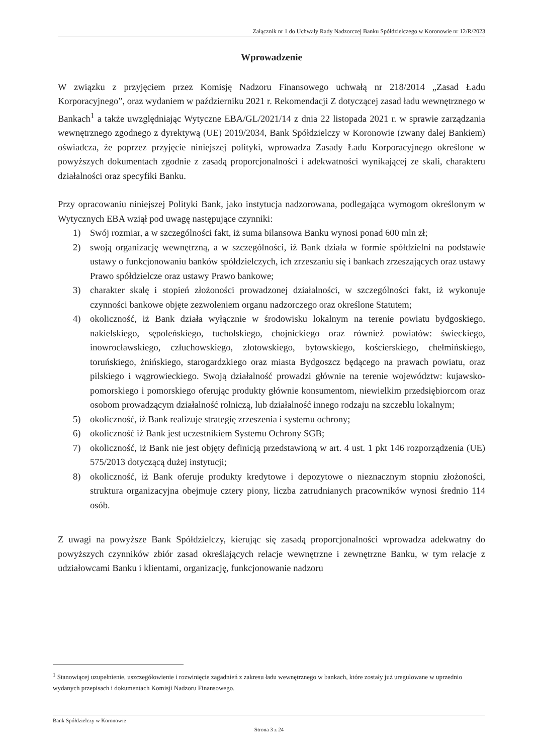Załącznik nr 1 do Uchwały Rady Nadzorczej Banku Spółdzielczego w Koronowie nr 12/R/2023
Wprowadzenie
W związku z przyjęciem przez Komisję Nadzoru Finansowego uchwałą nr 218/2014 „Zasad Ładu Korporacyjnego”, oraz wydaniem w październiku 2021 r. Rekomendacji Z dotyczącej zasad ładu wewnętrznego w Bankach<sup>1</sup> a także uwzględniając Wytyczne EBA/GL/2021/14 z dnia 22 listopada 2021 r. w sprawie zarządzania wewnętrznego zgodnego z dyrektywą (UE) 2019/2034, Bank Spółdzielczy w Koronowie (zwany dalej Bankiem) oświadcza, że poprzez przyjęcie niniejszej polityki, wprowadza Zasady Ładu Korporacyjnego określone w powyższych dokumentach zgodnie z zasadą proporcjonalności i adekwatności wynikającej ze skali, charakteru działalności oraz specyfiki Banku.
Przy opracowaniu niniejszej Polityki Bank, jako instytucja nadzorowana, podlegająca wymogom określonym w Wytycznych EBA wziął pod uwagę następujące czynniki:
1) Swój rozmiar, a w szczególności fakt, iż suma bilansowa Banku wynosi ponad 600 mln zł;
2) swoją organizację wewnętrzną, a w szczególności, iż Bank działa w formie spółdzielni na podstawie ustawy o funkcjonowaniu banków spółdzielczych, ich zrzeszaniu się i bankach zrzeszających oraz ustawy Prawo spółdzielcze oraz ustawy Prawo bankowe;
3) charakter skalę i stopień złożoności prowadzonej działalności, w szczególności fakt, iż wykonuje czynności bankowe objęte zezwoleniem organu nadzorczego oraz określone Statutem;
4) okoliczność, iż Bank działa wyłącznie w środowisku lokalnym na terenie powiatu bydgoskiego, nakielskiego, sępoleńskiego, tucholskiego, chojnickiego oraz również powiatów: świeckiego, inowrocławskiego, człuchowskiego, złotowskiego, bytowskiego, kościerskiego, chełmińskiego, toruńskiego, żnińskiego, starogardzkiego oraz miasta Bydgoszcz będącego na prawach powiatu, oraz pilskiego i wągrowieckiego. Swoją działalność prowadzi głównie na terenie województw: kujawsko-pomorskiego i pomorskiego oferując produkty głównie konsumentom, niewielkim przedsiębiorcom oraz osobom prowadzącym działalność rolniczą, lub działalność innego rodzaju na szczeblu lokalnym;
5) okoliczność, iż Bank realizuje strategię zrzeszenia i systemu ochrony;
6) okoliczność iż Bank jest uczestnikiem Systemu Ochrony SGB;
7) okoliczność, iż Bank nie jest objęty definicją przedstawioną w art. 4 ust. 1 pkt 146 rozporządzenia (UE) 575/2013 dotyczącą dużej instytucji;
8) okoliczność, iż Bank oferuje produkty kredytowe i depozytowe o nieznacznym stopniu złożoności, struktura organizacyjna obejmuje cztery piony, liczba zatrudnianych pracowników wynosi średnio 114 osób.
Z uwagi na powyższe Bank Spółdzielczy, kierując się zasadą proporcjonalności wprowadza adekwatny do powyższych czynników zbiór zasad określających relacje wewnętrzne i zewnętrzne Banku, w tym relacje z udziałowcami Banku i klientami, organizację, funkcjonowanie nadzoru
<sup>1</sup> Stanowiącej uzupełnienie, uszczegółowienie i rozwinięcie zagadnień z zakresu ładu wewnętrznego w bankach, które zostały już uregulowane w uprzednio wydanych przepisach i dokumentach Komisji Nadzoru Finansowego.
Bank Spółdzielczy w Koronowie
Strona 3 z 24